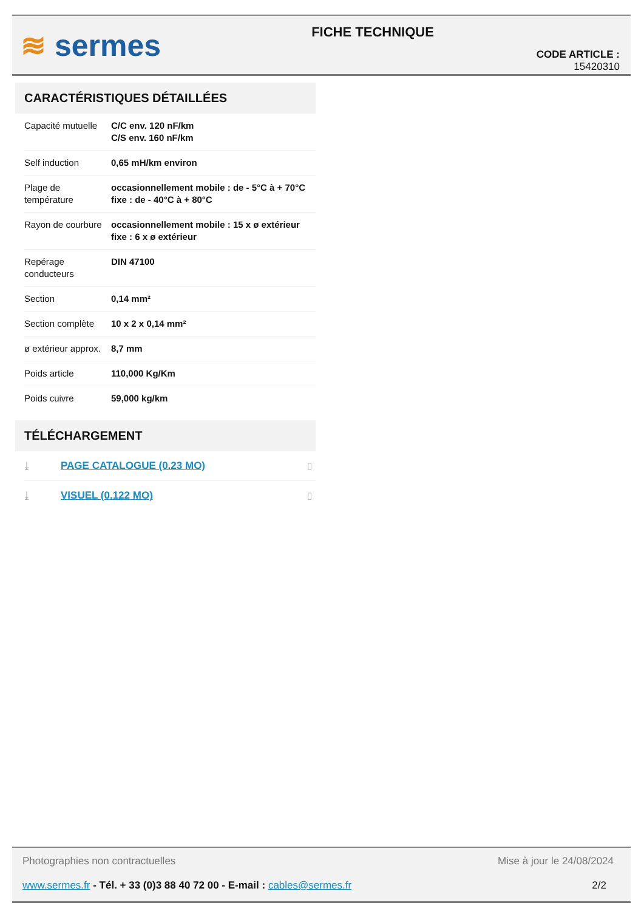≋ sermes
FICHE TECHNIQUE
CODE ARTICLE : 15420310
CARACTÉRISTIQUES DÉTAILLÉES
| Capacité mutuelle | C/C env. 120 nF/km C/S env. 160 nF/km |
| Self induction | 0,65 mH/km environ |
| Plage de température | occasionnellement mobile : de - 5°C à + 70°C fixe : de - 40°C à + 80°C |
| Rayon de courbure | occasionnellement mobile : 15 x ø extérieur fixe : 6 x ø extérieur |
| Repérage conducteurs | DIN 47100 |
| Section | 0,14 mm² |
| Section complète | 10 x 2 x 0,14 mm² |
| ø extérieur approx. | 8,7 mm |
| Poids article | 110,000 Kg/Km |
| Poids cuivre | 59,000 kg/km |
TÉLÉCHARGEMENT
| ⤓ | PAGE CATALOGUE (0.23 MO) | ▯ |
| ⤓ | VISUEL (0.122 MO) | ▯ |
Photographies non contractuelles Mise à jour le 24/08/2024
www.sermes.fr - Tél. + 33 (0)3 88 40 72 00 - E-mail : cables@sermes.fr 2/2